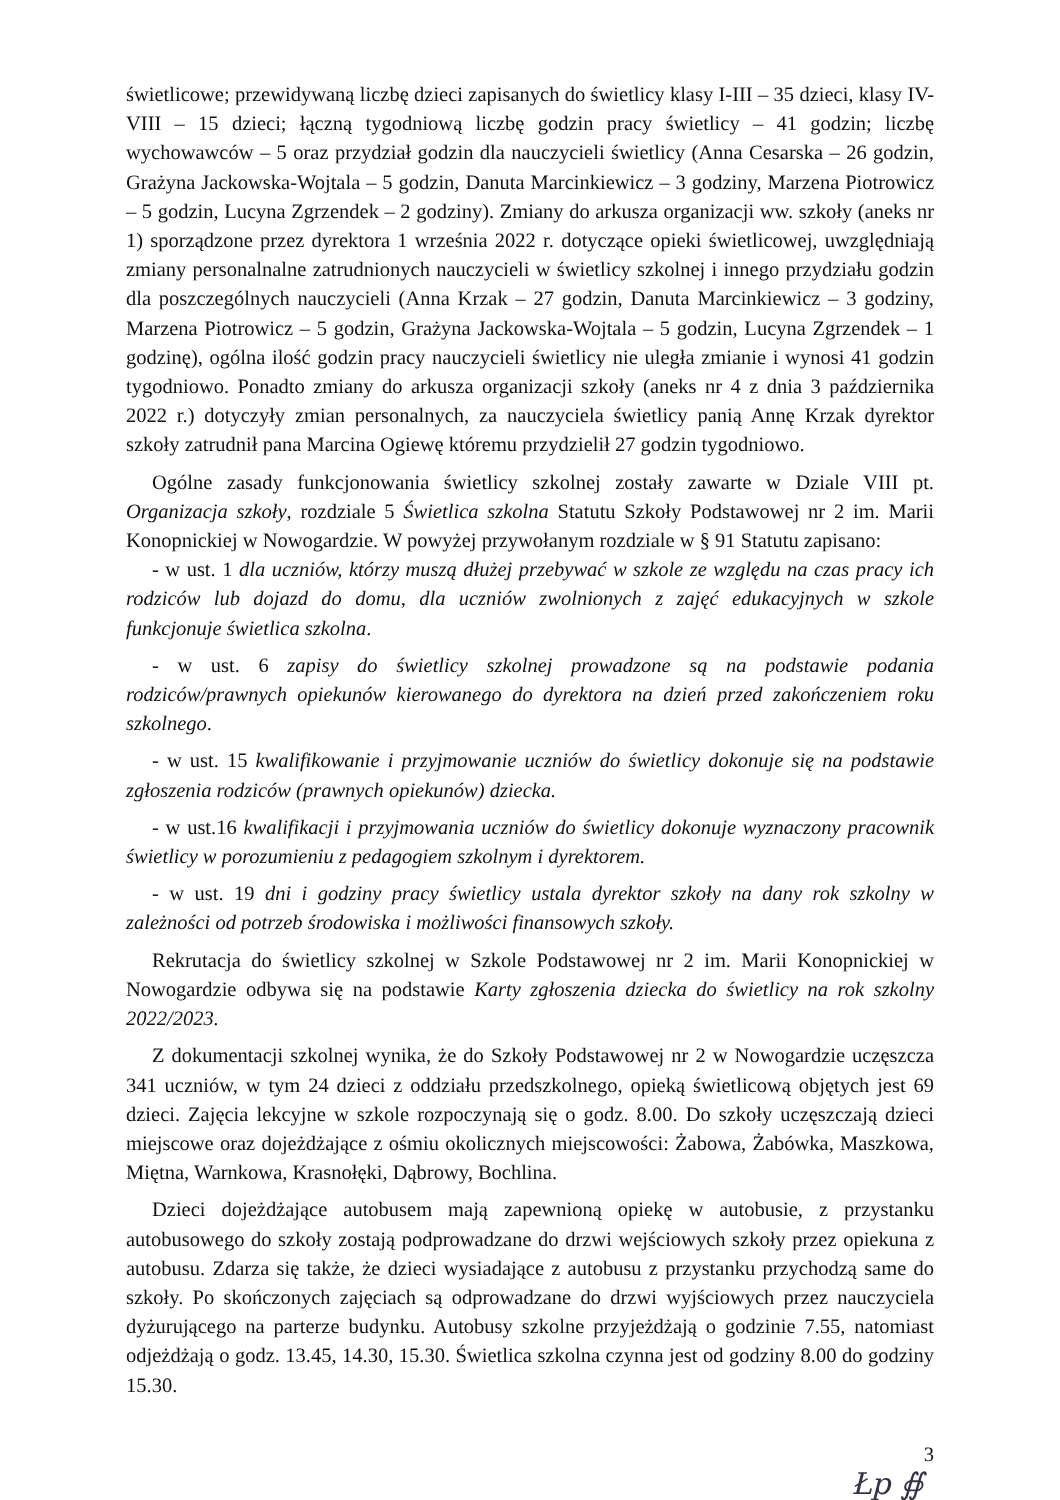świetlicowe; przewidywaną liczbę dzieci zapisanych do świetlicy klasy I-III – 35 dzieci, klasy IV-VIII – 15 dzieci; łączną tygodniową liczbę godzin pracy świetlicy – 41 godzin; liczbę wychowawców – 5 oraz przydział godzin dla nauczycieli świetlicy (Anna Cesarska – 26 godzin, Grażyna Jackowska-Wojtala – 5 godzin, Danuta Marcinkiewicz – 3 godziny, Marzena Piotrowicz – 5 godzin, Lucyna Zgrzendek – 2 godziny). Zmiany do arkusza organizacji ww. szkoły (aneks nr 1) sporządzone przez dyrektora 1 września 2022 r. dotyczące opieki świetlicowej, uwzględniają zmiany personalnalne zatrudnionych nauczycieli w świetlicy szkolnej i innego przydziału godzin dla poszczególnych nauczycieli (Anna Krzak – 27 godzin, Danuta Marcinkiewicz – 3 godziny, Marzena Piotrowicz – 5 godzin, Grażyna Jackowska-Wojtala – 5 godzin, Lucyna Zgrzendek – 1 godzinę), ogólna ilość godzin pracy nauczycieli świetlicy nie uległa zmianie i wynosi 41 godzin tygodniowo. Ponadto zmiany do arkusza organizacji szkoły (aneks nr 4 z dnia 3 października 2022 r.) dotyczyły zmian personalnych, za nauczyciela świetlicy panią Annę Krzak dyrektor szkoły zatrudnił pana Marcina Ogiewę któremu przydzielił 27 godzin tygodniowo.
Ogólne zasady funkcjonowania świetlicy szkolnej zostały zawarte w Dziale VIII pt. Organizacja szkoły, rozdziale 5 Świetlica szkolna Statutu Szkoły Podstawowej nr 2 im. Marii Konopnickiej w Nowogardzie. W powyżej przywołanym rozdziale w § 91 Statutu zapisano:
- w ust. 1 dla uczniów, którzy muszą dłużej przebywać w szkole ze względu na czas pracy ich rodziców lub dojazd do domu, dla uczniów zwolnionych z zajęć edukacyjnych w szkole funkcjonuje świetlica szkolna.
- w ust. 6 zapisy do świetlicy szkolnej prowadzone są na podstawie podania rodziców/prawnych opiekunów kierowanego do dyrektora na dzień przed zakończeniem roku szkolnego.
- w ust. 15 kwalifikowanie i przyjmowanie uczniów do świetlicy dokonuje się na podstawie zgłoszenia rodziców (prawnych opiekunów) dziecka.
- w ust.16 kwalifikacji i przyjmowania uczniów do świetlicy dokonuje wyznaczony pracownik świetlicy w porozumieniu z pedagogiem szkolnym i dyrektorem.
- w ust. 19 dni i godziny pracy świetlicy ustala dyrektor szkoły na dany rok szkolny w zależności od potrzeb środowiska i możliwości finansowych szkoły.
Rekrutacja do świetlicy szkolnej w Szkole Podstawowej nr 2 im. Marii Konopnickiej w Nowogardzie odbywa się na podstawie Karty zgłoszenia dziecka do świetlicy na rok szkolny 2022/2023.
Z dokumentacji szkolnej wynika, że do Szkoły Podstawowej nr 2 w Nowogardzie uczęszcza 341 uczniów, w tym 24 dzieci z oddziału przedszkolnego, opieką świetlicową objętych jest 69 dzieci. Zajęcia lekcyjne w szkole rozpoczynają się o godz. 8.00. Do szkoły uczęszczają dzieci miejscowe oraz dojeżdżające z ośmiu okolicznych miejscowości: Żabowa, Żabówka, Maszkowa, Miętna, Warnkowa, Krasnołęki, Dąbrowy, Bochlina.
Dzieci dojeżdżające autobusem mają zapewnioną opiekę w autobusie, z przystanku autobusowego do szkoły zostają podprowadzane do drzwi wejściowych szkoły przez opiekuna z autobusu. Zdarza się także, że dzieci wysiadające z autobusu z przystanku przychodzą same do szkoły. Po skończonych zajęciach są odprowadzane do drzwi wyjściowych przez nauczyciela dyżurującego na parterze budynku. Autobusy szkolne przyjeżdżają o godzinie 7.55, natomiast odjeżdżają o godz. 13.45, 14.30, 15.30. Świetlica szkolna czynna jest od godziny 8.00 do godziny 15.30.
3
Łp ∯